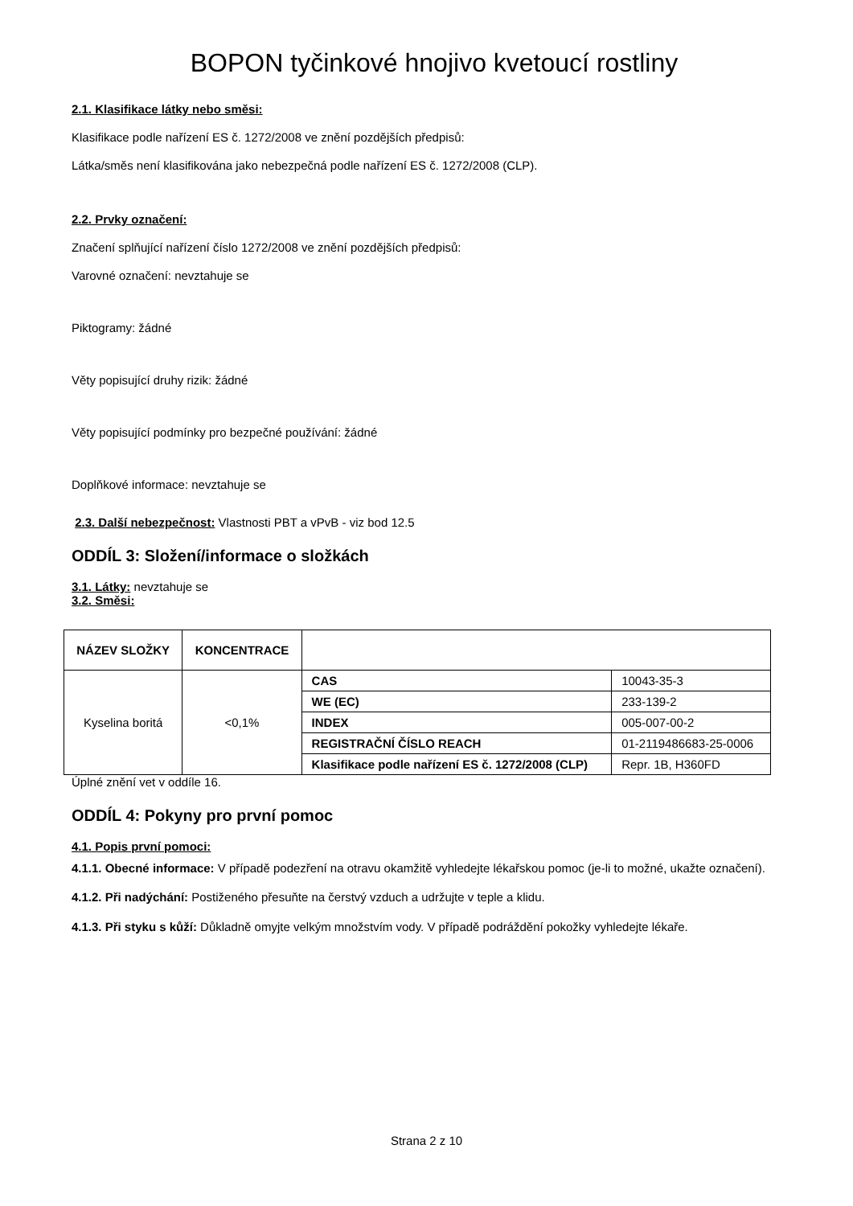BOPON tyčinkové hnojivo kvetoucí rostliny
2.1. Klasifikace látky nebo směsi:
Klasifikace podle nařízení ES č. 1272/2008 ve znění pozdějších předpisů:
Látka/směs není klasifikována jako nebezpečná podle nařízení ES č. 1272/2008 (CLP).
2.2. Prvky označení:
Značení splňující nařízení číslo 1272/2008 ve znění pozdějších předpisů:
Varovné označení: nevztahuje se
Piktogramy: žádné
Věty popisující druhy rizik: žádné
Věty popisující podmínky pro bezpečné používání: žádné
Doplňkové informace: nevztahuje se
2.3. Další nebezpečnost: Vlastnosti PBT a vPvB - viz bod 12.5
ODDÍL 3: Složení/informace o složkách
3.1. Látky: nevztahuje se
3.2. Směsi:
| NÁZEV SLOŽKY | KONCENTRACE | | |
| --- | --- | --- | --- |
| Kyselina boritá | <0,1% | CAS | 10043-35-3 |
| | | WE (EC) | 233-139-2 |
| | | INDEX | 005-007-00-2 |
| | | REGISTRAČNÍ ČÍSLO REACH | 01-2119486683-25-0006 |
| | | Klasifikace podle nařízení ES č. 1272/2008 (CLP) | Repr. 1B, H360FD |
Úplné znění vet v oddíle 16.
ODDÍL 4: Pokyny pro první pomoc
4.1. Popis první pomoci:
4.1.1. Obecné informace: V případě podezření na otravu okamžitě vyhledejte lékařskou pomoc (je-li to možné, ukažte označení).
4.1.2. Při nadýchání: Postiženého přesuňte na čerstvý vzduch a udržujte v teple a klidu.
4.1.3. Při styku s kůží: Důkladně omyjte velkým množstvím vody. V případě podráždění pokožky vyhledejte lékaře.
Strana 2 z 10